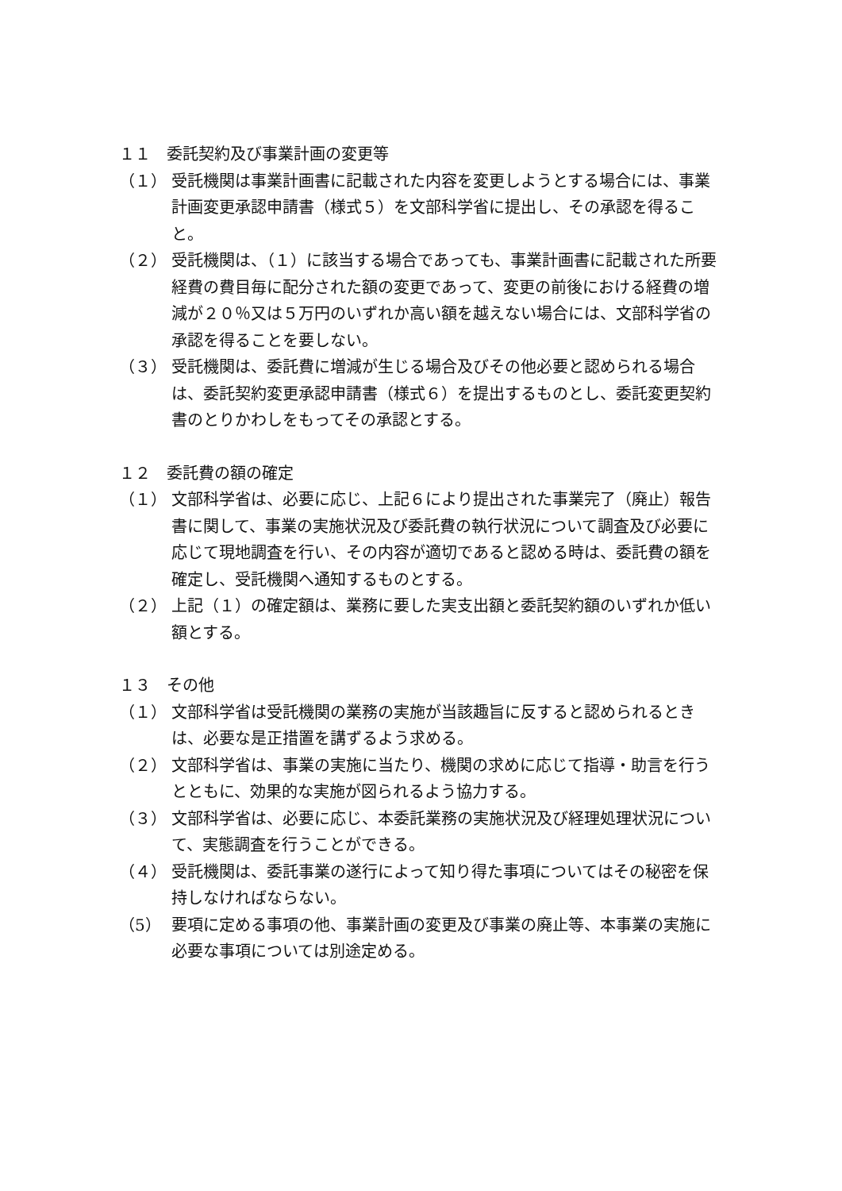１１　委託契約及び事業計画の変更等
（１） 受託機関は事業計画書に記載された内容を変更しようとする場合には、事業計画変更承認申請書（様式５）を文部科学省に提出し、その承認を得ること。
（２） 受託機関は、（１）に該当する場合であっても、事業計画書に記載された所要経費の費目毎に配分された額の変更であって、変更の前後における経費の増減が２０％又は５万円のいずれか高い額を越えない場合には、文部科学省の承認を得ることを要しない。
（３） 受託機関は、委託費に増減が生じる場合及びその他必要と認められる場合は、委託契約変更承認申請書（様式６）を提出するものとし、委託変更契約書のとりかわしをもってその承認とする。
１２　委託費の額の確定
（１） 文部科学省は、必要に応じ、上記６により提出された事業完了（廃止）報告書に関して、事業の実施状況及び委託費の執行状況について調査及び必要に応じて現地調査を行い、その内容が適切であると認める時は、委託費の額を確定し、受託機関へ通知するものとする。
（２） 上記（１）の確定額は、業務に要した実支出額と委託契約額のいずれか低い額とする。
１３　その他
（１） 文部科学省は受託機関の業務の実施が当該趣旨に反すると認められるときは、必要な是正措置を講ずるよう求める。
（２） 文部科学省は、事業の実施に当たり、機関の求めに応じて指導・助言を行うとともに、効果的な実施が図られるよう協力する。
（３） 文部科学省は、必要に応じ、本委託業務の実施状況及び経理処理状況について、実態調査を行うことができる。
（４） 受託機関は、委託事業の遂行によって知り得た事項についてはその秘密を保持しなければならない。
（5） 要項に定める事項の他、事業計画の変更及び事業の廃止等、本事業の実施に必要な事項については別途定める。